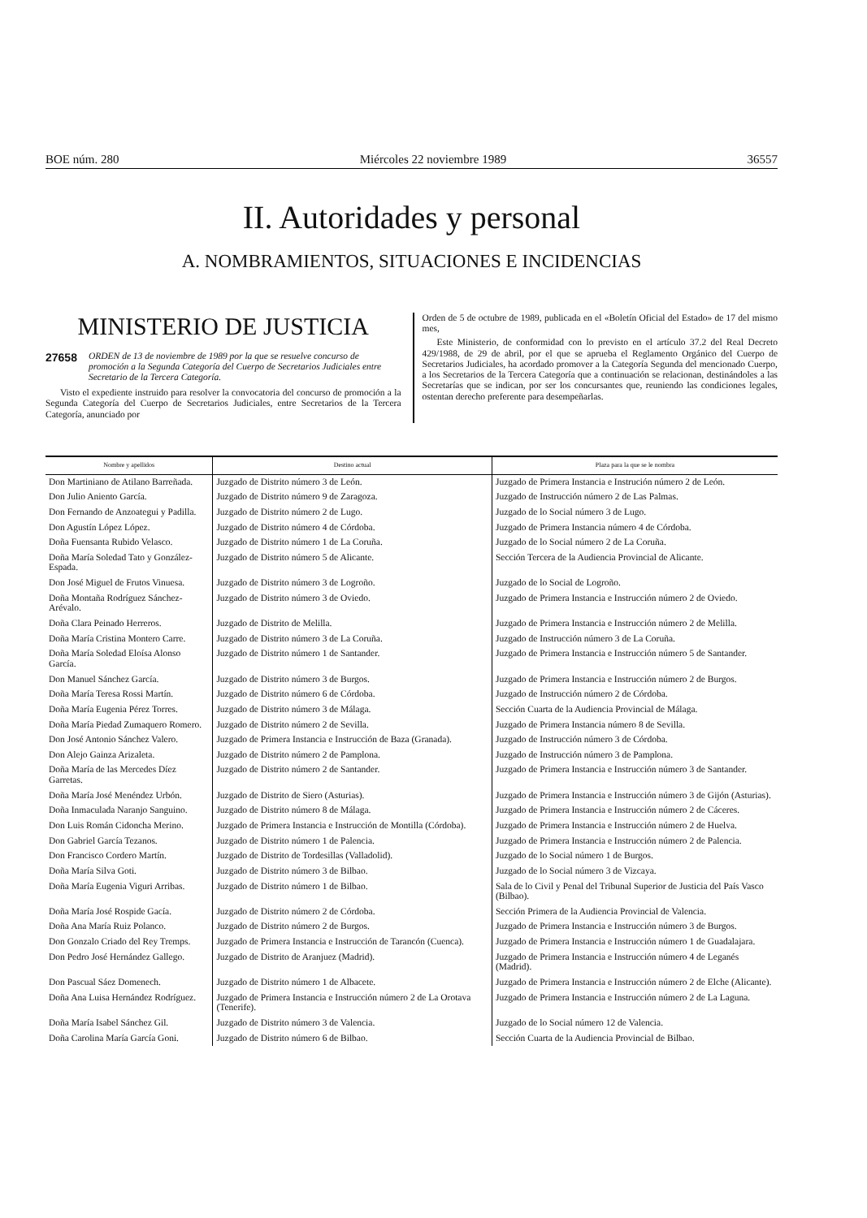BOE núm. 280 Miércoles 22 noviembre 1989 36557
II. Autoridades y personal
A. NOMBRAMIENTOS, SITUACIONES E INCIDENCIAS
MINISTERIO DE JUSTICIA
27658 ORDEN de 13 de noviembre de 1989 por la que se resuelve concurso de promoción a la Segunda Categoría del Cuerpo de Secretarios Judiciales entre Secretario de la Tercera Categoría.
Visto el expediente instruido para resolver la convocatoria del concurso de promoción a la Segunda Categoría del Cuerpo de Secretarios Judiciales, entre Secretarios de la Tercera Categoría, anunciado por
Orden de 5 de octubre de 1989, publicada en el «Boletín Oficial del Estado» de 17 del mismo mes,
Este Ministerio, de conformidad con lo previsto en el artículo 37.2 del Real Decreto 429/1988, de 29 de abril, por el que se aprueba el Reglamento Orgánico del Cuerpo de Secretarios Judiciales, ha acordado promover a la Categoría Segunda del mencionado Cuerpo, a los Secretarios de la Tercera Categoría que a continuación se relacionan, destinándoles a las Secretarías que se indican, por ser los concursantes que, reuniendo las condiciones legales, ostentan derecho preferente para desempeñarlas.
| Nombre y apellidos | Destino actual | Plaza para la que se le nombra |
| --- | --- | --- |
| Don Martiniano de Atilano Barreñada. | Juzgado de Distrito número 3 de León. | Juzgado de Primera Instancia e Instrución número 2 de León. |
| Don Julio Aniento García. | Juzgado de Distrito número 9 de Zaragoza. | Juzgado de Instrucción número 2 de Las Palmas. |
| Don Fernando de Anzoategui y Padilla. | Juzgado de Distrito número 2 de Lugo. | Juzgado de lo Social número 3 de Lugo. |
| Don Agustín López López. | Juzgado de Distrito número 4 de Córdoba. | Juzgado de Primera Instancia número 4 de Córdoba. |
| Doña Fuensanta Rubido Velasco. | Juzgado de Distrito número 1 de La Coruña. | Juzgado de lo Social número 2 de La Coruña. |
| Doña María Soledad Tato y González-Espada. | Juzgado de Distrito número 5 de Alicante. | Sección Tercera de la Audiencia Provincial de Alicante. |
| Don José Miguel de Frutos Vinuesa. | Juzgado de Distrito número 3 de Logroño. | Juzgado de lo Social de Logroño. |
| Doña Montaña Rodríguez Sánchez-Arévalo. | Juzgado de Distrito número 3 de Oviedo. | Juzgado de Primera Instancia e Instrucción número 2 de Oviedo. |
| Doña Clara Peinado Herreros. | Juzgado de Distrito de Melilla. | Juzgado de Primera Instancia e Instrucción número 2 de Melilla. |
| Doña María Cristina Montero Carre. | Juzgado de Distrito número 3 de La Coruña. | Juzgado de Instrucción número 3 de La Coruña. |
| Doña María Soledad Eloísa Alonso García. | Juzgado de Distrito número 1 de Santander. | Juzgado de Primera Instancia e Instrucción número 5 de Santander. |
| Don Manuel Sánchez García. | Juzgado de Distrito número 3 de Burgos. | Juzgado de Primera Instancia e Instrucción número 2 de Burgos. |
| Doña María Teresa Rossi Martín. | Juzgado de Distrito número 6 de Córdoba. | Juzgado de Instrucción número 2 de Córdoba. |
| Doña María Eugenia Pérez Torres. | Juzgado de Distrito número 3 de Málaga. | Sección Cuarta de la Audiencia Provincial de Málaga. |
| Doña María Piedad Zumaquero Romero. | Juzgado de Distrito número 2 de Sevilla. | Juzgado de Primera Instancia número 8 de Sevilla. |
| Don José Antonio Sánchez Valero. | Juzgado de Primera Instancia e Instrucción de Baza (Granada). | Juzgado de Instrucción número 3 de Córdoba. |
| Don Alejo Gainza Arizaleta. | Juzgado de Distrito número 2 de Pamplona. | Juzgado de Instrucción número 3 de Pamplona. |
| Doña María de las Mercedes Díez Garretas. | Juzgado de Distrito número 2 de Santander. | Juzgado de Primera Instancia e Instrucción número 3 de Santander. |
| Doña María José Menéndez Urbón. | Juzgado de Distrito de Siero (Asturias). | Juzgado de Primera Instancia e Instrucción número 3 de Gijón (Asturias). |
| Doña Inmaculada Naranjo Sanguino. | Juzgado de Distrito número 8 de Málaga. | Juzgado de Primera Instancia e Instrucción número 2 de Cáceres. |
| Don Luis Román Cidoncha Merino. | Juzgado de Primera Instancia e Instrucción de Montilla (Córdoba). | Juzgado de Primera Instancia e Instrucción número 2 de Huelva. |
| Don Gabriel García Tezanos. | Juzgado de Distrito número 1 de Palencia. | Juzgado de Primera Instancia e Instrucción número 2 de Palencia. |
| Don Francisco Cordero Martín. | Juzgado de Distrito de Tordesillas (Valladolid). | Juzgado de lo Social número 1 de Burgos. |
| Doña María Silva Goti. | Juzgado de Distrito número 3 de Bilbao. | Juzgado de lo Social número 3 de Vizcaya. |
| Doña María Eugenia Viguri Arribas. | Juzgado de Distrito número 1 de Bilbao. | Sala de lo Civil y Penal del Tribunal Superior de Justicia del País Vasco (Bilbao). |
| Doña María José Rospide Gacía. | Juzgado de Distrito número 2 de Córdoba. | Sección Primera de la Audiencia Provincial de Valencia. |
| Doña Ana María Ruiz Polanco. | Juzgado de Distrito número 2 de Burgos. | Juzgado de Primera Instancia e Instrucción número 3 de Burgos. |
| Don Gonzalo Criado del Rey Tremps. | Juzgado de Primera Instancia e Instrucción de Tarancón (Cuenca). | Juzgado de Primera Instancia e Instrucción número 1 de Guadalajara. |
| Don Pedro José Hernández Gallego. | Juzgado de Distrito de Aranjuez (Madrid). | Juzgado de Primera Instancia e Instrucción número 4 de Leganés (Madrid). |
| Don Pascual Sáez Domenech. | Juzgado de Distrito número 1 de Albacete. | Juzgado de Primera Instancia e Instrucción número 2 de Elche (Alicante). |
| Doña Ana Luisa Hernández Rodríguez. | Juzgado de Primera Instancia e Instrucción número 2 de La Orotava (Tenerife). | Juzgado de Primera Instancia e Instrucción número 2 de La Laguna. |
| Doña María Isabel Sánchez Gil. | Juzgado de Distrito número 3 de Valencia. | Juzgado de lo Social número 12 de Valencia. |
| Doña Carolina María García Goni. | Juzgado de Distrito número 6 de Bilbao. | Sección Cuarta de la Audiencia Provincial de Bilbao. |